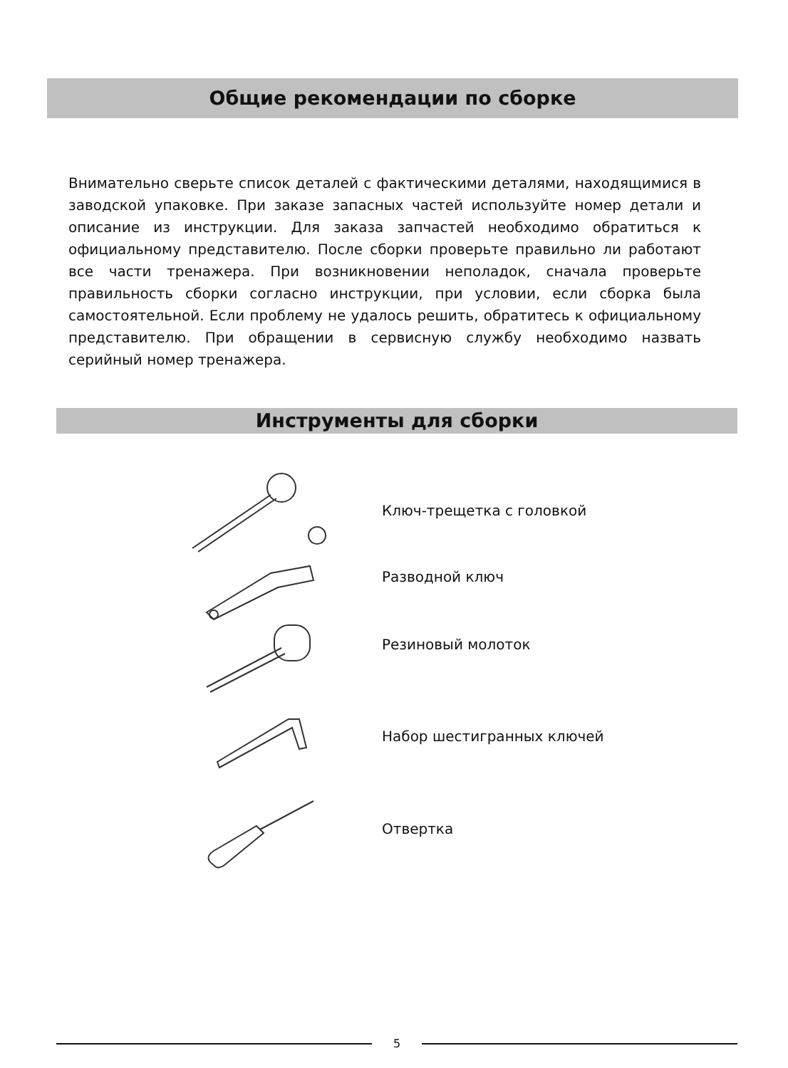Общие рекомендации по сборке
Внимательно сверьте список деталей с фактическими деталями, находящимися в заводской упаковке. При заказе запасных частей используйте номер детали и описание из инструкции. Для заказа запчастей необходимо обратиться к официальному представителю. После сборки проверьте правильно ли работают все части тренажера. При возникновении неполадок, сначала проверьте правильность сборки согласно инструкции, при условии, если сборка была самостоятельной. Если проблему не удалось решить, обратитесь к официальному представителю. При обращении в сервисную службу необходимо назвать серийный номер тренажера.
Инструменты для сборки
Ключ-трещетка с головкой
Разводной ключ
Резиновый молоток
Набор шестигранных ключей
Отвертка
5